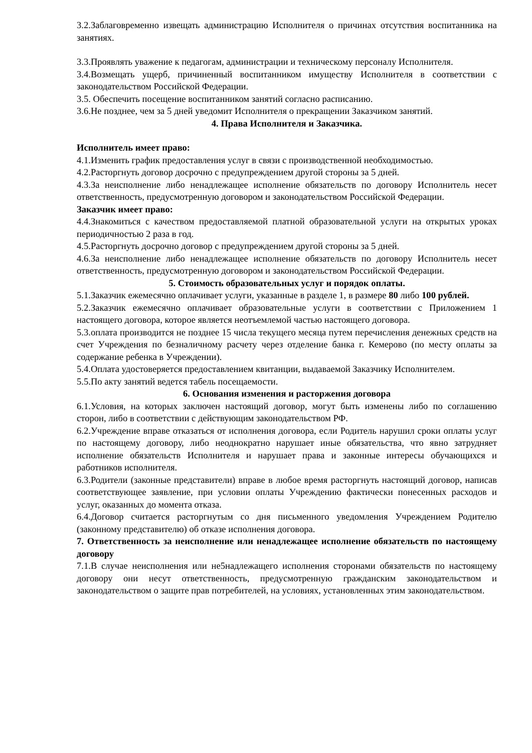3.2.Заблаговременно извещать администрацию Исполнителя о причинах отсутствия воспитанника на занятиях.
3.3.Проявлять уважение к педагогам, администрации и техническому персоналу Исполнителя.
3.4.Возмещать ущерб, причиненный воспитанником имуществу Исполнителя в соответствии с законодательством Российской Федерации.
3.5. Обеспечить посещение воспитанником занятий согласно расписанию.
3.6.Не позднее, чем за 5 дней уведомит Исполнителя о прекращении Заказчиком занятий.
4. Права Исполнителя и Заказчика.
Исполнитель имеет право:
4.1.Изменить график предоставления услуг в связи с производственной необходимостью.
4.2.Расторгнуть договор досрочно с предупреждением другой стороны за 5 дней.
4.3.За неисполнение либо ненадлежащее исполнение обязательств по договору Исполнитель несет ответственность, предусмотренную договором и законодательством Российской Федерации.
Заказчик имеет право:
4.4.Знакомиться с качеством предоставляемой платной образовательной услуги на открытых уроках периодичностью 2 раза в год.
4.5.Расторгнуть досрочно договор с предупреждением другой стороны за 5 дней.
4.6.За неисполнение либо ненадлежащее исполнение обязательств по договору Исполнитель несет ответственность, предусмотренную договором и законодательством Российской Федерации.
5. Стоимость образовательных услуг и порядок оплаты.
5.1.Заказчик ежемесячно оплачивает услуги, указанные в разделе 1, в размере 80 либо 100 рублей.
5.2.Заказчик ежемесячно оплачивает образовательные услуги в соответствии с Приложением 1 настоящего договора, которое является неотъемлемой частью настоящего договора.
5.3.оплата производится не позднее 15 числа текущего месяца путем перечисления денежных средств на счет Учреждения по безналичному расчету через отделение банка г. Кемерово (по месту оплаты за содержание ребенка в Учреждении).
5.4.Оплата удостоверяется предоставлением квитанции, выдаваемой Заказчику Исполнителем.
5.5.По акту занятий ведется табель посещаемости.
6. Основания изменения и расторжения договора
6.1.Условия, на которых заключен настоящий договор, могут быть изменены либо по соглашению сторон, либо в соответствии с действующим законодательством РФ.
6.2.Учреждение вправе отказаться от исполнения договора, если Родитель нарушил сроки оплаты услуг по настоящему договору, либо неоднократно нарушает иные обязательства, что явно затрудняет исполнение обязательств Исполнителя и нарушает права и законные интересы обучающихся и работников исполнителя.
6.3.Родители (законные представители) вправе в любое время расторгнуть настоящий договор, написав соответствующее заявление, при условии оплаты Учреждению фактически понесенных расходов и услуг, оказанных до момента отказа.
6.4.Договор считается расторгнутым со дня письменного уведомления Учреждением Родителю (законному представителю) об отказе исполнения договора.
7. Ответственность за неисполнение или ненадлежащее исполнение обязательств по настоящему договору
7.1.В случае неисполнения или не5надлежащего исполнения сторонами обязательств по настоящему договору они несут ответственность, предусмотренную гражданским законодательством и законодательством о защите прав потребителей, на условиях, установленных этим законодательством.